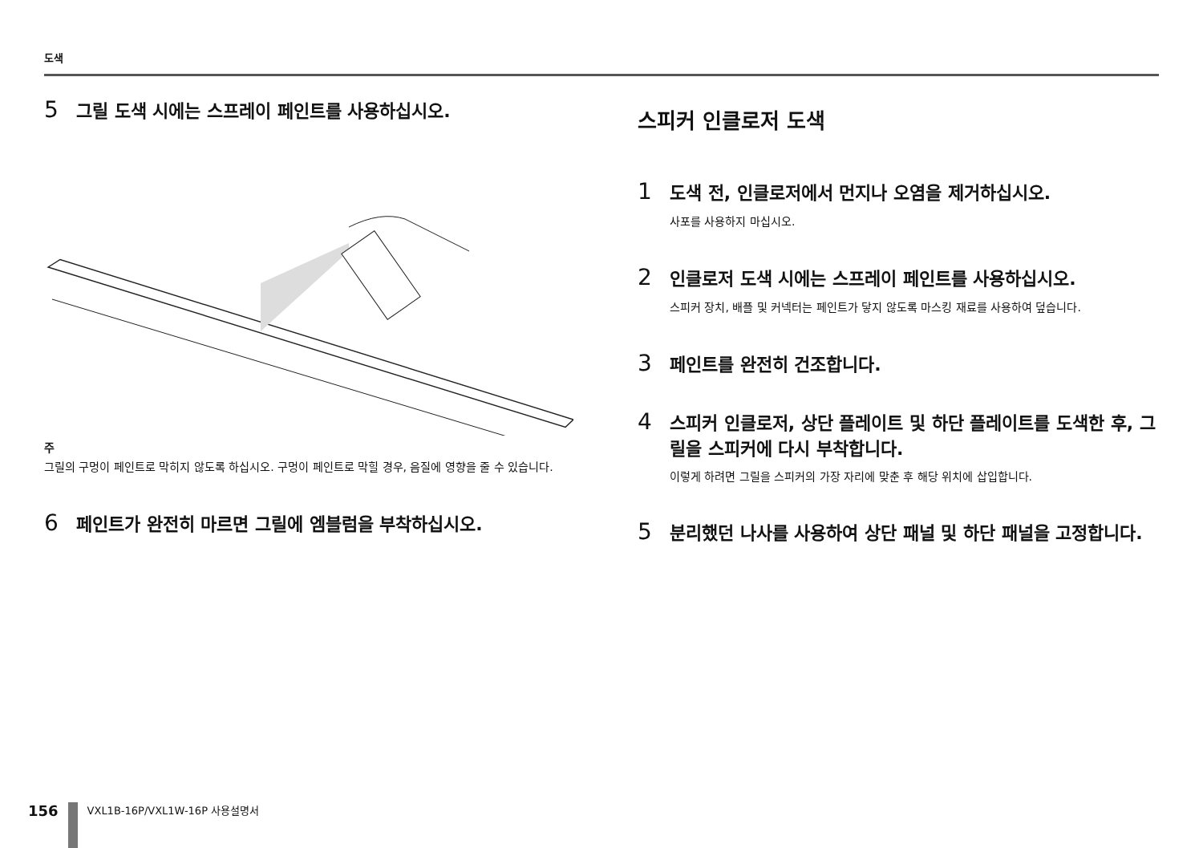도색
5 그릴 도색 시에는 스프레이 페인트를 사용하십시오.
주
그릴의 구멍이 페인트로 막히지 않도록 하십시오. 구멍이 페인트로 막힐 경우, 음질에 영향을 줄 수 있습니다.
6 페인트가 완전히 마르면 그릴에 엠블럼을 부착하십시오.
스피커 인클로저 도색
1 도색 전, 인클로저에서 먼지나 오염을 제거하십시오.
사포를 사용하지 마십시오.
2 인클로저 도색 시에는 스프레이 페인트를 사용하십시오.
스피커 장치, 배플 및 커넥터는 페인트가 닿지 않도록 마스킹 재료를 사용하여 덮습니다.
3 페인트를 완전히 건조합니다.
4 스피커 인클로저, 상단 플레이트 및 하단 플레이트를 도색한 후, 그릴을 스피커에 다시 부착합니다.
이렇게 하려면 그릴을 스피커의 가장 자리에 맞춘 후 해당 위치에 삽입합니다.
5 분리했던 나사를 사용하여 상단 패널 및 하단 패널을 고정합니다.
156
VXL1B-16P/VXL1W-16P 사용설명서